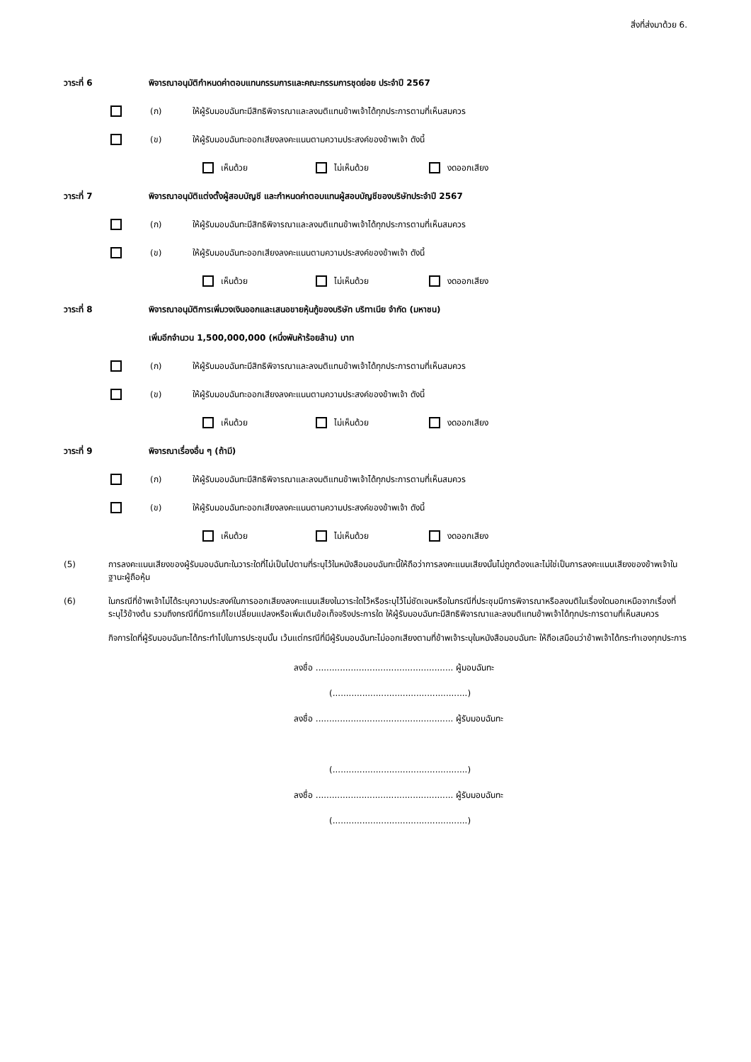สิ่งที่ส่งมาด้วย 6.
วาระที่ 6 พิจารณาอนุมัติกำหนดค่าตอบแทนกรรมการและคณะกรรมการชุดย่อย ประจำปี 2567
(ก) ให้ผู้รับมอบฉันทะมีสิทธิพิจารณาและลงมติแทนข้าพเจ้าได้ทุกประการตามที่เห็นสมควร
(ข) ให้ผู้รับมอบฉันทะออกเสียงลงคะแนนตามความประสงค์ของข้าพเจ้า ดังนี้
เห็นด้วย ไม่เห็นด้วย งดออกเสียง
วาระที่ 7 พิจารณาอนุมัติแต่งตั้งผู้สอบบัญชี และกำหนดค่าตอบแทนผู้สอบบัญชีของบริษัทประจำปี 2567
(ก) ให้ผู้รับมอบฉันทะมีสิทธิพิจารณาและลงมติแทนข้าพเจ้าได้ทุกประการตามที่เห็นสมควร
(ข) ให้ผู้รับมอบฉันทะออกเสียงลงคะแนนตามความประสงค์ของข้าพเจ้า ดังนี้
เห็นด้วย ไม่เห็นด้วย งดออกเสียง
วาระที่ 8 พิจารณาอนุมัติการเพิ่มวงเงินออกและเสนอขายหุ้นกู้ของบริษัท บริทาเนีย จำกัด (มหาชน)
เพิ่มอีกจำนวน 1,500,000,000 (หนึ่งพันห้าร้อยล้าน) บาท
(ก) ให้ผู้รับมอบฉันทะมีสิทธิพิจารณาและลงมติแทนข้าพเจ้าได้ทุกประการตามที่เห็นสมควร
(ข) ให้ผู้รับมอบฉันทะออกเสียงลงคะแนนตามความประสงค์ของข้าพเจ้า ดังนี้
เห็นด้วย ไม่เห็นด้วย งดออกเสียง
วาระที่ 9 พิจารณาเรื่องอื่น ๆ (ถ้ามี)
(ก) ให้ผู้รับมอบฉันทะมีสิทธิพิจารณาและลงมติแทนข้าพเจ้าได้ทุกประการตามที่เห็นสมควร
(ข) ให้ผู้รับมอบฉันทะออกเสียงลงคะแนนตามความประสงค์ของข้าพเจ้า ดังนี้
เห็นด้วย ไม่เห็นด้วย งดออกเสียง
(5) การลงคะแนนเสียงของผู้รับมอบฉันทะในวาระใดที่ไม่เป็นไปตามที่ระบุไว้ในหนังสือมอบฉันทะนี้ให้ถือว่าการลงคะแนนเสียงนั้นไม่ถูกต้องและไม่ใช่เป็นการลงคะแนนเสียงของข้าพเจ้าในฐานะผู้ถือหุ้น
(6) ในกรณีที่ข้าพเจ้าไม่ได้ระบุความประสงค์ในการออกเสียงลงคะแนนเสียงในวาระใดไว้หรือระบุไว้ไม่ชัดเจนหรือในกรณีที่ประชุมมีการพิจารณาหรือลงมติในเรื่องใดนอกเหนือจากเรื่องที่ระบุไว้ข้างต้น รวมถึงกรณีที่มีการแก้ไขเปลี่ยนแปลงหรือเพิ่มเติมข้อเท็จจริงประการใด ให้ผู้รับมอบฉันทะมีสิทธิพิจารณาและลงมติแทนข้าพเจ้าได้ทุกประการตามที่เห็นสมควร
กิจการใดที่ผู้รับมอบฉันทะได้กระทำไปในการประชุมนั้น เว้นแต่กรณีที่มีผู้รับมอบฉันทะไม่ออกเสียงตามที่ข้าพเจ้าระบุในหนังสือมอบฉันทะ ให้ถือเสมือนว่าข้าพเจ้าได้กระทำเองทุกประการ
ลงชื่อ ................................................... ผู้มอบฉันทะ
(..................................................)
ลงชื่อ ................................................... ผู้รับมอบฉันทะ
(..................................................)
ลงชื่อ ................................................... ผู้รับมอบฉันทะ
(..................................................)